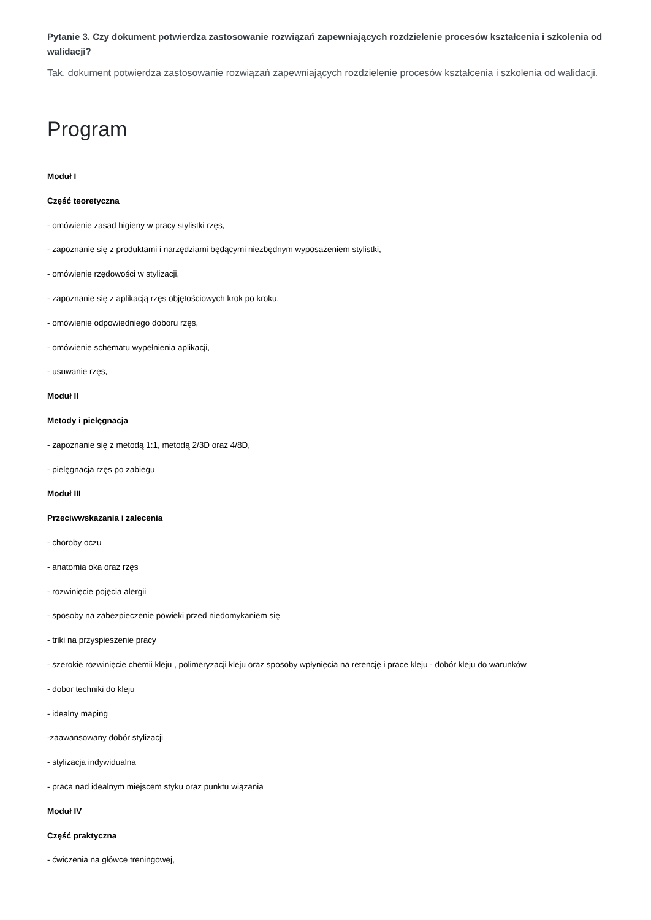Pytanie 3. Czy dokument potwierdza zastosowanie rozwiązań zapewniających rozdzielenie procesów kształcenia i szkolenia od walidacji?
Tak, dokument potwierdza zastosowanie rozwiązań zapewniających rozdzielenie procesów kształcenia i szkolenia od walidacji.
Program
Moduł I
Część teoretyczna
- omówienie zasad higieny w pracy stylistki rzęs,
- zapoznanie się z produktami i narzędziami będącymi niezbędnym wyposażeniem stylistki,
- omówienie rzędowości w stylizacji,
- zapoznanie się z aplikacją rzęs objętościowych krok po kroku,
- omówienie odpowiedniego doboru rzęs,
- omówienie schematu wypełnienia aplikacji,
- usuwanie rzęs,
Moduł II
Metody i pielęgnacja
- zapoznanie się z metodą 1:1, metodą 2/3D oraz 4/8D,
- pielęgnacja rzęs po zabiegu
Moduł III
Przeciwwskazania i zalecenia
- choroby oczu
- anatomia oka oraz rzęs
- rozwinięcie pojęcia alergii
- sposoby na zabezpieczenie powieki przed niedomykaniem się
- triki na przyspieszenie pracy
- szerokie rozwinięcie chemii kleju , polimeryzacji kleju oraz sposoby wpłynięcia na retencję i prace kleju - dobór kleju do warunków
- dobor techniki do kleju
- idealny maping
-zaawansowany dobór stylizacji
- stylizacja indywidualna
- praca nad idealnym miejscem styku oraz punktu wiązania
Moduł IV
Część praktyczna
- ćwiczenia na główce treningowej,